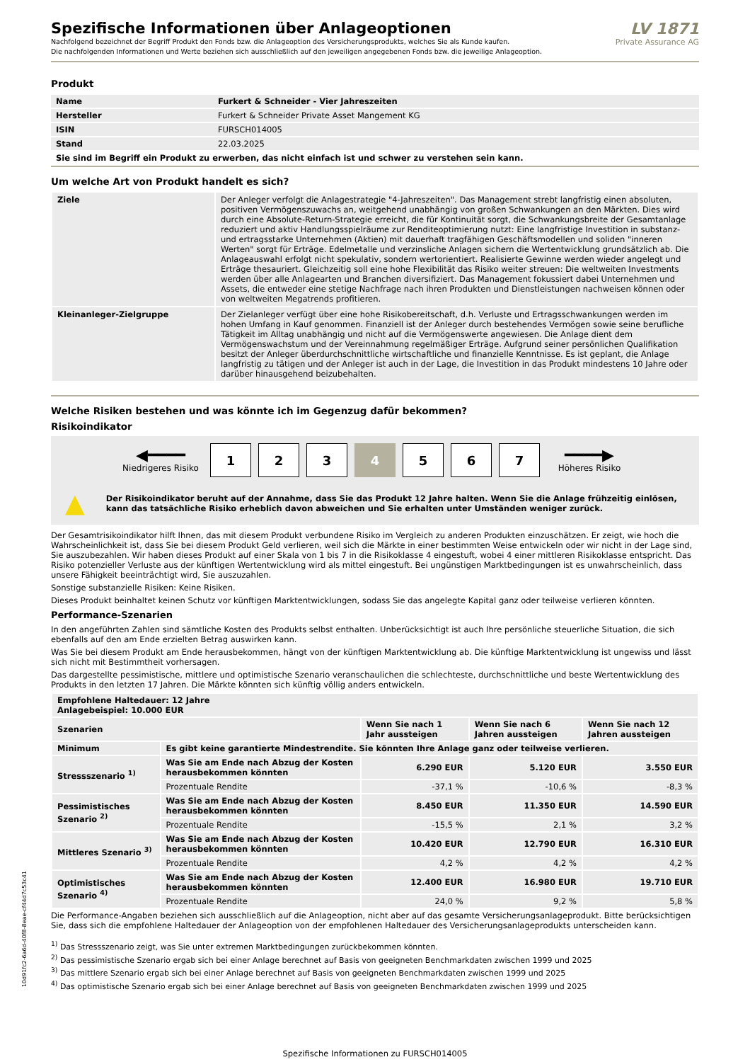Spezifische Informationen über Anlageoptionen
Nachfolgend bezeichnet der Begriff Produkt den Fonds bzw. die Anlageoption des Versicherungsprodukts, welches Sie als Kunde kaufen.
Die nachfolgenden Informationen und Werte beziehen sich ausschließlich auf den jeweiligen angegebenen Fonds bzw. die jeweilige Anlageoption.
LV 1871
Private Assurance AG
Produkt
| Name | Furkert & Schneider - Vier Jahreszeiten |
| Hersteller | Furkert & Schneider Private Asset Mangement KG |
| ISIN | FURSCH014005 |
| Stand | 22.03.2025 |
Sie sind im Begriff ein Produkt zu erwerben, das nicht einfach ist und schwer zu verstehen sein kann.
Um welche Art von Produkt handelt es sich?
| Ziele | Der Anleger verfolgt die Anlagestrategie "4-Jahreszeiten". Das Management strebt langfristig einen absoluten, positiven Vermögenszuwachs an, weitgehend unabhängig von großen Schwankungen an den Märkten. Dies wird durch eine Absolute-Return-Strategie erreicht, die für Kontinuität sorgt, die Schwankungsbreite der Gesamtanlage reduziert und aktiv Handlungsspielräume zur Renditeoptimierung nutzt: Eine langfristige Investition in substanz- und ertragsstarke Unternehmen (Aktien) mit dauerhaft tragfähigen Geschäftsmodellen und soliden "inneren Werten" sorgt für Erträge. Edelmetalle und verzinsliche Anlagen sichern die Wertentwicklung grundsätzlich ab. Die Anlageauswahl erfolgt nicht spekulativ, sondern wertorientiert. Realisierte Gewinne werden wieder angelegt und Erträge thesauriert. Gleichzeitig soll eine hohe Flexibilität das Risiko weiter streuen: Die weltweiten Investments werden über alle Anlagearten und Branchen diversifiziert. Das Management fokussiert dabei Unternehmen und Assets, die entweder eine stetige Nachfrage nach ihren Produkten und Dienstleistungen nachweisen können oder von weltweiten Megatrends profitieren. |
| Kleinanleger-Zielgruppe | Der Zielanleger verfügt über eine hohe Risikobereitschaft, d.h. Verluste und Ertragsschwankungen werden im hohen Umfang in Kauf genommen. Finanziell ist der Anleger durch bestehendes Vermögen sowie seine berufliche Tätigkeit im Alltag unabhängig und nicht auf die Vermögenswerte angewiesen. Die Anlage dient dem Vermögenswachstum und der Vereinnahmung regelmäßiger Erträge. Aufgrund seiner persönlichen Qualifikation besitzt der Anleger überdurchschnittliche wirtschaftliche und finanzielle Kenntnisse. Es ist geplant, die Anlage langfristig zu tätigen und der Anleger ist auch in der Lage, die Investition in das Produkt mindestens 10 Jahre oder darüber hinausgehend beizubehalten. |
Welche Risiken bestehen und was könnte ich im Gegenzug dafür bekommen?
Risikoindikator
◀━━━━
Niedrigeres Risiko
1 2 3 4 5 6 7
━━━━▶
Höheres Risiko
▲ Der Risikoindikator beruht auf der Annahme, dass Sie das Produkt 12 Jahre halten. Wenn Sie die Anlage frühzeitig einlösen, kann das tatsächliche Risiko erheblich davon abweichen und Sie erhalten unter Umständen weniger zurück.
Der Gesamtrisikoindikator hilft Ihnen, das mit diesem Produkt verbundene Risiko im Vergleich zu anderen Produkten einzuschätzen. Er zeigt, wie hoch die Wahrscheinlichkeit ist, dass Sie bei diesem Produkt Geld verlieren, weil sich die Märkte in einer bestimmten Weise entwickeln oder wir nicht in der Lage sind, Sie auszubezahlen. Wir haben dieses Produkt auf einer Skala von 1 bis 7 in die Risikoklasse 4 eingestuft, wobei 4 einer mittleren Risikoklasse entspricht. Das Risiko potenzieller Verluste aus der künftigen Wertentwicklung wird als mittel eingestuft. Bei ungünstigen Marktbedingungen ist es unwahrscheinlich, dass unsere Fähigkeit beeinträchtigt wird, Sie auszuzahlen.
Sonstige substanzielle Risiken: Keine Risiken.
Dieses Produkt beinhaltet keinen Schutz vor künftigen Marktentwicklungen, sodass Sie das angelegte Kapital ganz oder teilweise verlieren könnten.
Performance-Szenarien
In den angeführten Zahlen sind sämtliche Kosten des Produkts selbst enthalten. Unberücksichtigt ist auch Ihre persönliche steuerliche Situation, die sich ebenfalls auf den am Ende erzielten Betrag auswirken kann.
Was Sie bei diesem Produkt am Ende herausbekommen, hängt von der künftigen Marktentwicklung ab. Die künftige Marktentwicklung ist ungewiss und lässt sich nicht mit Bestimmtheit vorhersagen.
Das dargestellte pessimistische, mittlere und optimistische Szenario veranschaulichen die schlechteste, durchschnittliche und beste Wertentwicklung des Produkts in den letzten 17 Jahren. Die Märkte könnten sich künftig völlig anders entwickeln.
| Empfohlene Haltedauer: 12 Jahre Anlagebeispiel: 10.000 EUR | | | | |
| --- | --- | --- | --- | --- |
| Szenarien | | Wenn Sie nach 1 Jahr aussteigen | Wenn Sie nach 6 Jahren aussteigen | Wenn Sie nach 12 Jahren aussteigen |
| Minimum | Es gibt keine garantierte Mindestrendite. Sie könnten Ihre Anlage ganz oder teilweise verlieren. | | | |
| Stressszenario <sup>1)</sup> | Was Sie am Ende nach Abzug der Kosten herausbekommen könnten | 6.290 EUR | 5.120 EUR | 3.550 EUR |
| | Prozentuale Rendite | -37,1 % | -10,6 % | -8,3 % |
| Pessimistisches Szenario <sup>2)</sup> | Was Sie am Ende nach Abzug der Kosten herausbekommen könnten | 8.450 EUR | 11.350 EUR | 14.590 EUR |
| | Prozentuale Rendite | -15,5 % | 2,1 % | 3,2 % |
| Mittleres Szenario <sup>3)</sup> | Was Sie am Ende nach Abzug der Kosten herausbekommen könnten | 10.420 EUR | 12.790 EUR | 16.310 EUR |
| | Prozentuale Rendite | 4,2 % | 4,2 % | 4,2 % |
| Optimistisches Szenario <sup>4)</sup> | Was Sie am Ende nach Abzug der Kosten herausbekommen könnten | 12.400 EUR | 16.980 EUR | 19.710 EUR |
| | Prozentuale Rendite | 24,0 % | 9,2 % | 5,8 % |
Die Performance-Angaben beziehen sich ausschließlich auf die Anlageoption, nicht aber auf das gesamte Versicherungsanlageprodukt. Bitte berücksichtigen Sie, dass sich die empfohlene Haltedauer der Anlageoption von der empfohlenen Haltedauer des Versicherungsanlageprodukts unterscheiden kann.
<sup>1)</sup> Das Stressszenario zeigt, was Sie unter extremen Marktbedingungen zurückbekommen könnten.
<sup>2)</sup> Das pessimistische Szenario ergab sich bei einer Anlage berechnet auf Basis von geeigneten Benchmarkdaten zwischen 1999 und 2025
<sup>3)</sup> Das mittlere Szenario ergab sich bei einer Anlage berechnet auf Basis von geeigneten Benchmarkdaten zwischen 1999 und 2025
<sup>4)</sup> Das optimistische Szenario ergab sich bei einer Anlage berechnet auf Basis von geeigneten Benchmarkdaten zwischen 1999 und 2025
10d91fc2-6a6d-40f8-8eae-cf44d7c53c41
Spezifische Informationen zu FURSCH014005